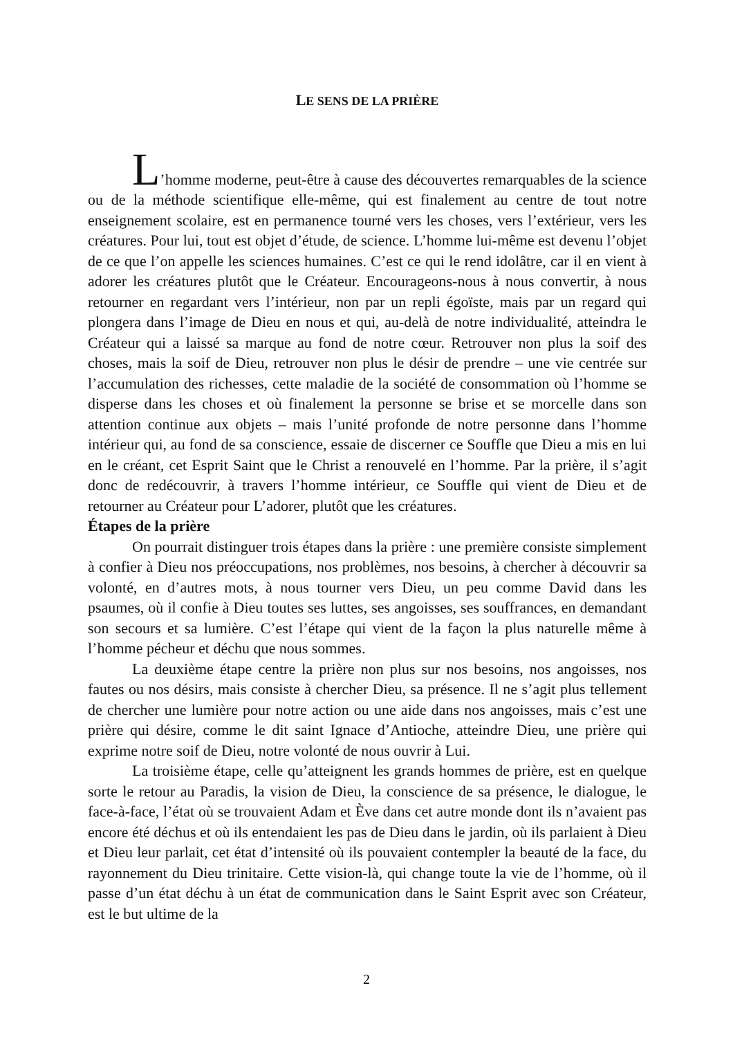LE SENS DE LA PRIÈRE
L’homme moderne, peut-être à cause des découvertes remarquables de la science ou de la méthode scientifique elle-même, qui est finalement au centre de tout notre enseignement scolaire, est en permanence tourné vers les choses, vers l’extérieur, vers les créatures. Pour lui, tout est objet d’étude, de science. L’homme lui-même est devenu l’objet de ce que l’on appelle les sciences humaines. C’est ce qui le rend idolâtre, car il en vient à adorer les créatures plutôt que le Créateur. Encourageons-nous à nous convertir, à nous retourner en regardant vers l’intérieur, non par un repli égoïste, mais par un regard qui plongera dans l’image de Dieu en nous et qui, au-delà de notre individualité, atteindra le Créateur qui a laissé sa marque au fond de notre cœur. Retrouver non plus la soif des choses, mais la soif de Dieu, retrouver non plus le désir de prendre – une vie centrée sur l’accumulation des richesses, cette maladie de la société de consommation où l’homme se disperse dans les choses et où finalement la personne se brise et se morcelle dans son attention continue aux objets – mais l’unité profonde de notre personne dans l’homme intérieur qui, au fond de sa conscience, essaie de discerner ce Souffle que Dieu a mis en lui en le créant, cet Esprit Saint que le Christ a renouvelé en l’homme. Par la prière, il s’agit donc de redécouvrir, à travers l’homme intérieur, ce Souffle qui vient de Dieu et de retourner au Créateur pour L’adorer, plutôt que les créatures.
Étapes de la prière
On pourrait distinguer trois étapes dans la prière : une première consiste simplement à confier à Dieu nos préoccupations, nos problèmes, nos besoins, à chercher à découvrir sa volonté, en d’autres mots, à nous tourner vers Dieu, un peu comme David dans les psaumes, où il confie à Dieu toutes ses luttes, ses angoisses, ses souffrances, en demandant son secours et sa lumière. C’est l’étape qui vient de la façon la plus naturelle même à l’homme pécheur et déchu que nous sommes.
La deuxième étape centre la prière non plus sur nos besoins, nos angoisses, nos fautes ou nos désirs, mais consiste à chercher Dieu, sa présence. Il ne s’agit plus tellement de chercher une lumière pour notre action ou une aide dans nos angoisses, mais c’est une prière qui désire, comme le dit saint Ignace d’Antioche, atteindre Dieu, une prière qui exprime notre soif de Dieu, notre volonté de nous ouvrir à Lui.
La troisième étape, celle qu’atteignent les grands hommes de prière, est en quelque sorte le retour au Paradis, la vision de Dieu, la conscience de sa présence, le dialogue, le face-à-face, l’état où se trouvaient Adam et Ève dans cet autre monde dont ils n’avaient pas encore été déchus et où ils entendaient les pas de Dieu dans le jardin, où ils parlaient à Dieu et Dieu leur parlait, cet état d’intensité où ils pouvaient contempler la beauté de la face, du rayonnement du Dieu trinitaire. Cette vision-là, qui change toute la vie de l’homme, où il passe d’un état déchu à un état de communication dans le Saint Esprit avec son Créateur, est le but ultime de la
2